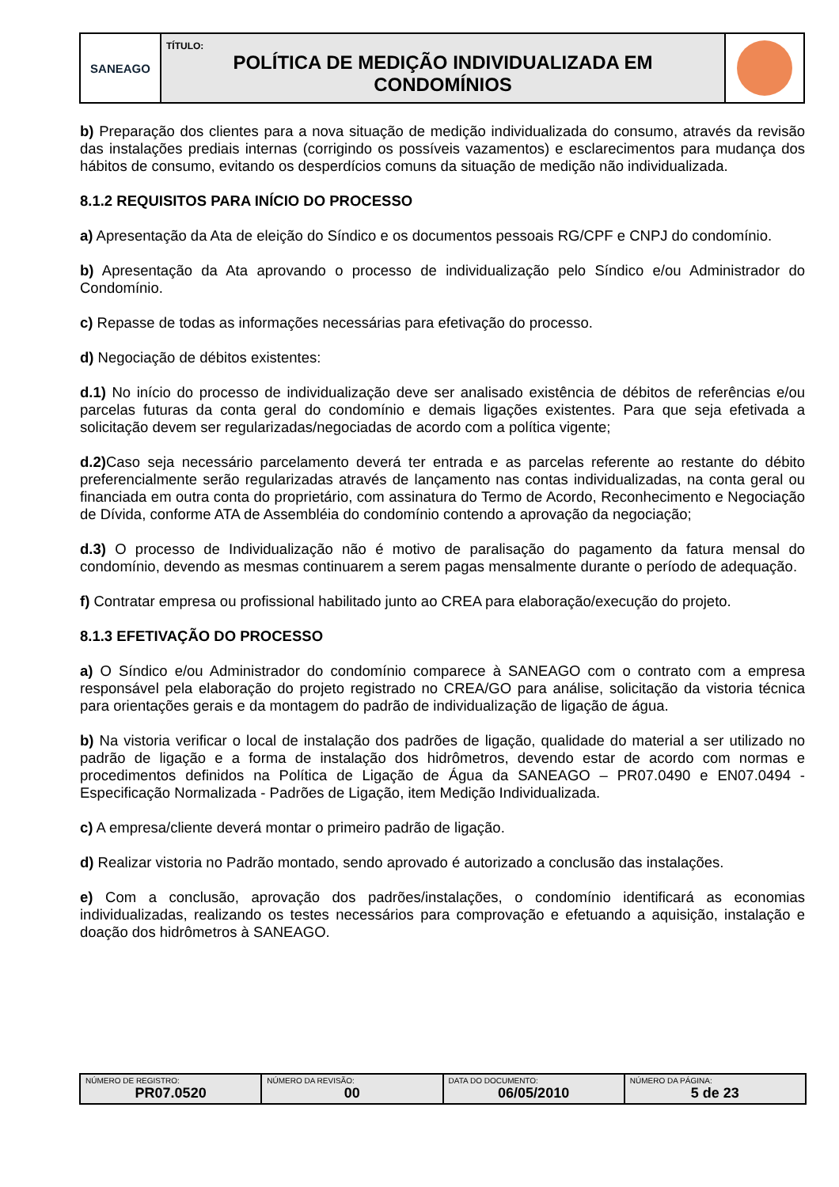| SANEAGO | TÍTULO: POLÍTICA DE MEDIÇÃO INDIVIDUALIZADA EM CONDOMÍNIOS | |
b) Preparação dos clientes para a nova situação de medição individualizada do consumo, através da revisão das instalações prediais internas (corrigindo os possíveis vazamentos) e esclarecimentos para mudança dos hábitos de consumo, evitando os desperdícios comuns da situação de medição não individualizada.
8.1.2 REQUISITOS PARA INÍCIO DO PROCESSO
a) Apresentação da Ata de eleição do Síndico e os documentos pessoais RG/CPF e CNPJ do condomínio.
b) Apresentação da Ata aprovando o processo de individualização pelo Síndico e/ou Administrador do Condomínio.
c) Repasse de todas as informações necessárias para efetivação do processo.
d) Negociação de débitos existentes:
d.1) No início do processo de individualização deve ser analisado existência de débitos de referências e/ou parcelas futuras da conta geral do condomínio e demais ligações existentes. Para que seja efetivada a solicitação devem ser regularizadas/negociadas de acordo com a política vigente;
d.2) Caso seja necessário parcelamento deverá ter entrada e as parcelas referente ao restante do débito preferencialmente serão regularizadas através de lançamento nas contas individualizadas, na conta geral ou financiada em outra conta do proprietário, com assinatura do Termo de Acordo, Reconhecimento e Negociação de Dívida, conforme ATA de Assembléia do condomínio contendo a aprovação da negociação;
d.3) O processo de Individualização não é motivo de paralisação do pagamento da fatura mensal do condomínio, devendo as mesmas continuarem a serem pagas mensalmente durante o período de adequação.
f) Contratar empresa ou profissional habilitado junto ao CREA para elaboração/execução do projeto.
8.1.3 EFETIVAÇÃO DO PROCESSO
a) O Síndico e/ou Administrador do condomínio comparece à SANEAGO com o contrato com a empresa responsável pela elaboração do projeto registrado no CREA/GO para análise, solicitação da vistoria técnica para orientações gerais e da montagem do padrão de individualização de ligação de água.
b) Na vistoria verificar o local de instalação dos padrões de ligação, qualidade do material a ser utilizado no padrão de ligação e a forma de instalação dos hidrômetros, devendo estar de acordo com normas e procedimentos definidos na Política de Ligação de Água da SANEAGO – PR07.0490 e EN07.0494 - Especificação Normalizada - Padrões de Ligação, item Medição Individualizada.
c) A empresa/cliente deverá montar o primeiro padrão de ligação.
d) Realizar vistoria no Padrão montado, sendo aprovado é autorizado a conclusão das instalações.
e) Com a conclusão, aprovação dos padrões/instalações, o condomínio identificará as economias individualizadas, realizando os testes necessários para comprovação e efetuando a aquisição, instalação e doação dos hidrômetros à SANEAGO.
| NÚMERO DE REGISTRO: PR07.0520 | NÚMERO DA REVISÃO: 00 | DATA DO DOCUMENTO: 06/05/2010 | NÚMERO DA PÁGINA: 5 de 23 |